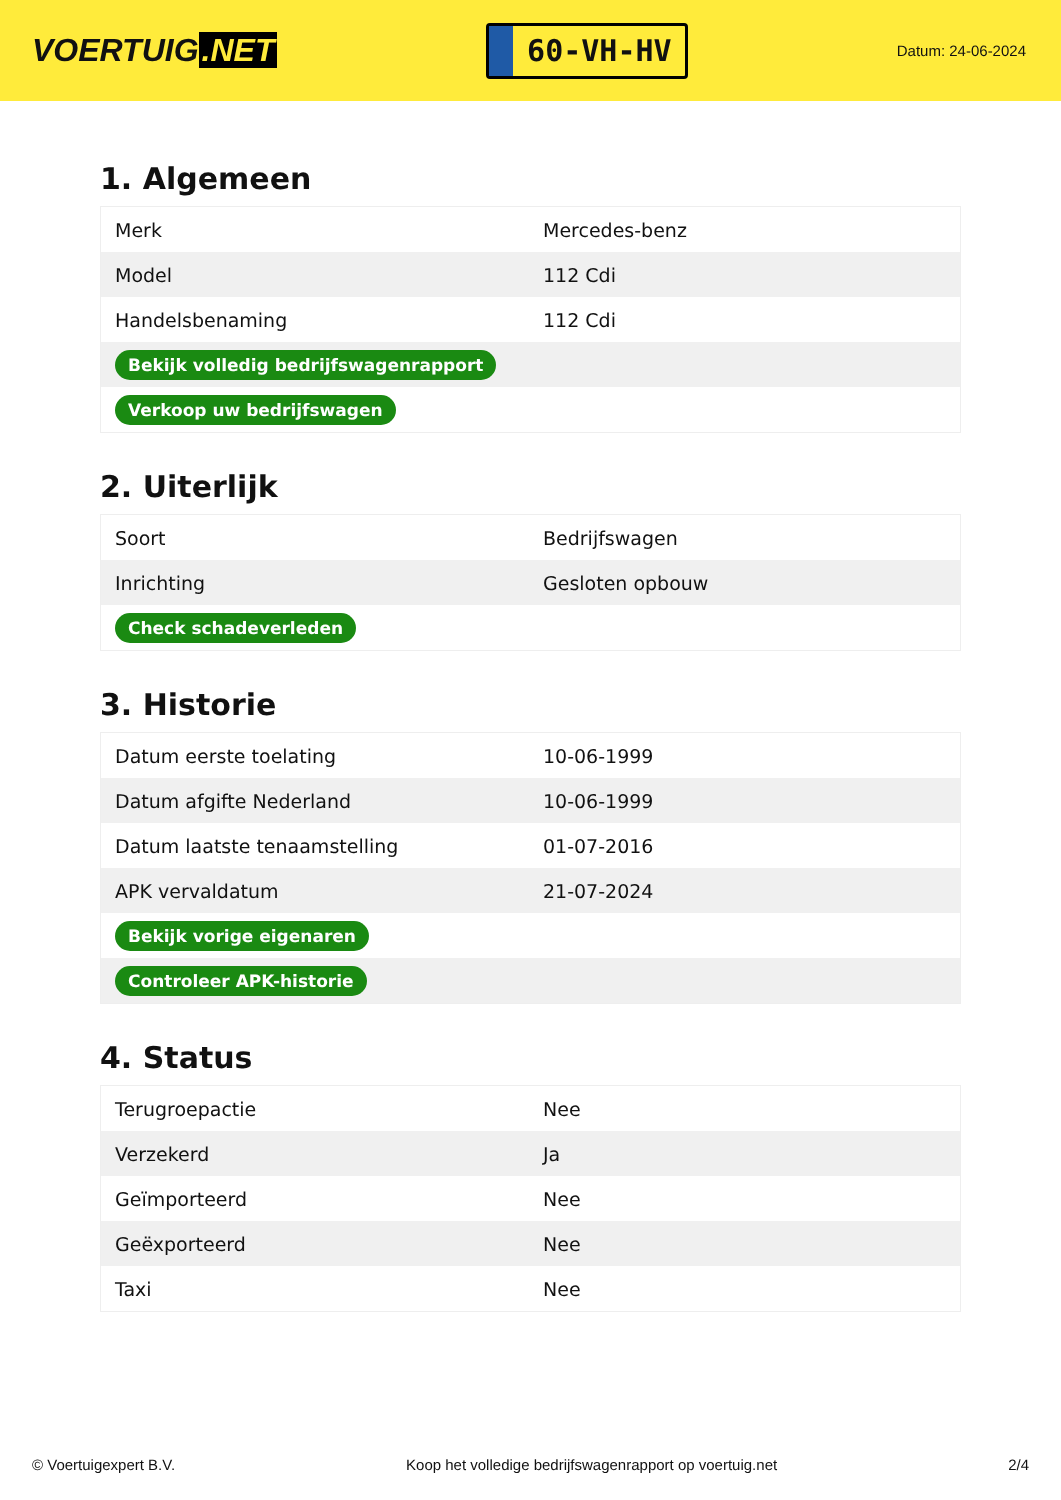VOERTUIG.NET
60-VH-HV
Datum: 24-06-2024
1. Algemeen
| Merk | Mercedes-benz |
| Model | 112 Cdi |
| Handelsbenaming | 112 Cdi |
| Bekijk volledig bedrijfswagenrapport | |
| Verkoop uw bedrijfswagen | |
2. Uiterlijk
| Soort | Bedrijfswagen |
| Inrichting | Gesloten opbouw |
| Check schadeverleden | |
3. Historie
| Datum eerste toelating | 10-06-1999 |
| Datum afgifte Nederland | 10-06-1999 |
| Datum laatste tenaamstelling | 01-07-2016 |
| APK vervaldatum | 21-07-2024 |
| Bekijk vorige eigenaren | |
| Controleer APK-historie | |
4. Status
| Terugroepactie | Nee |
| Verzekerd | Ja |
| Geïmporteerd | Nee |
| Geëxporteerd | Nee |
| Taxi | Nee |
© Voertuigexpert B.V. Koop het volledige bedrijfswagenrapport op voertuig.net 2/4